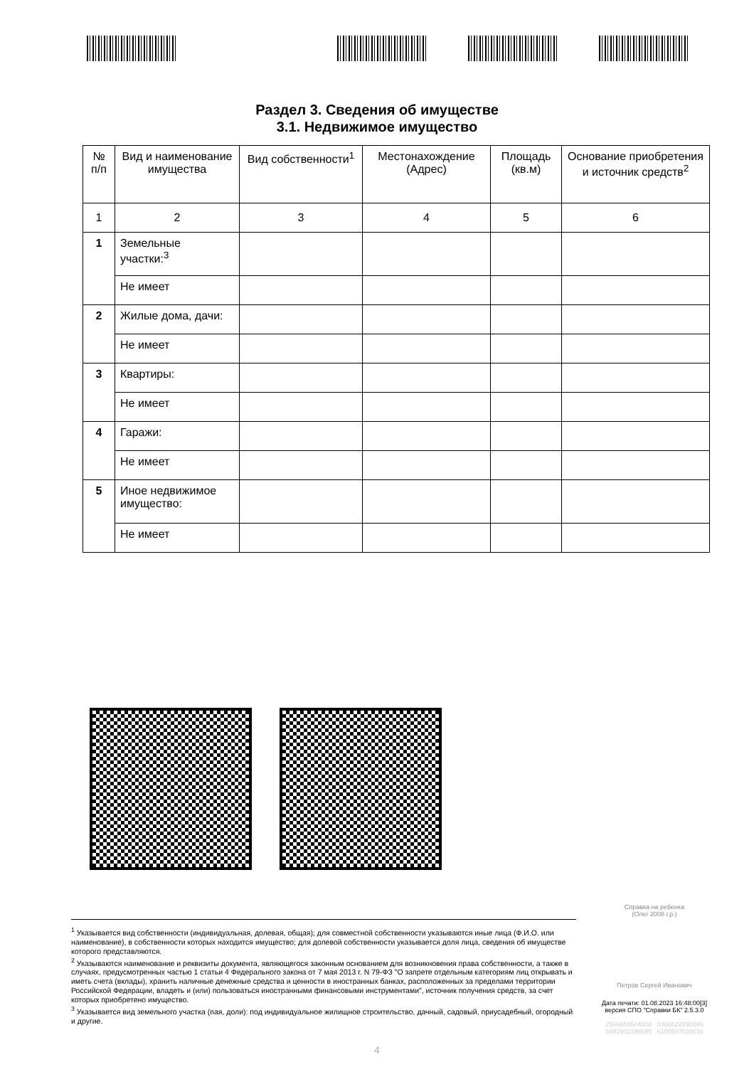Раздел 3. Сведения об имуществе
3.1. Недвижимое имущество
| № п/п | Вид и наименование имущества | Вид собственности<sup>1</sup> | Местонахождение (Адрес) | Площадь (кв.м) | Основание приобретения и источник средств<sup>2</sup> |
| --- | --- | --- | --- | --- | --- |
| 1 | 2 | 3 | 4 | 5 | 6 |
| 1 | Земельные участки:<sup>3</sup> | | | | |
| | Не имеет | | | | |
| 2 | Жилые дома, дачи: | | | | |
| | Не имеет | | | | |
| 3 | Квартиры: | | | | |
| | Не имеет | | | | |
| 4 | Гаражи: | | | | |
| | Не имеет | | | | |
| 5 | Иное недвижимое имущество: | | | | |
| | Не имеет | | | | |
Справка на ребенка
(Олег 2008 г.р.)
<sup>1</sup> Указывается вид собственности (индивидуальная, долевая, общая); для совместной собственности указываются иные лица (Ф.И.О. или наименование), в собственности которых находится имущество; для долевой собственности указывается доля лица, сведения об имуществе которого представляются.
<sup>2</sup> Указываются наименование и реквизиты документа, являющегося законным основанием для возникновения права собственности, а также в случаях, предусмотренных частью 1 статьи 4 Федерального закона от 7 мая 2013 г. N 79-ФЗ "О запрете отдельным категориям лиц открывать и иметь счета (вклады), хранить наличные денежные средства и ценности в иностранных банках, расположенных за пределами территории Российской Федерации, владеть и (или) пользоваться иностранными финансовыми инструментами", источник получения средств, за счет которых приобретено имущество.
<sup>3</sup> Указывается вид земельного участка (пая, доли): под индивидуальное жилищное строительство, дачный, садовый, приусадебный, огородный и другие.
Петров Сергей Иванович
Дата печати: 01.08.2023 16:48:00[3]
версия СПО "Справки БК" 2.5.3.0
2506658604808 0368822290086
5481602198695 6100597030016
4